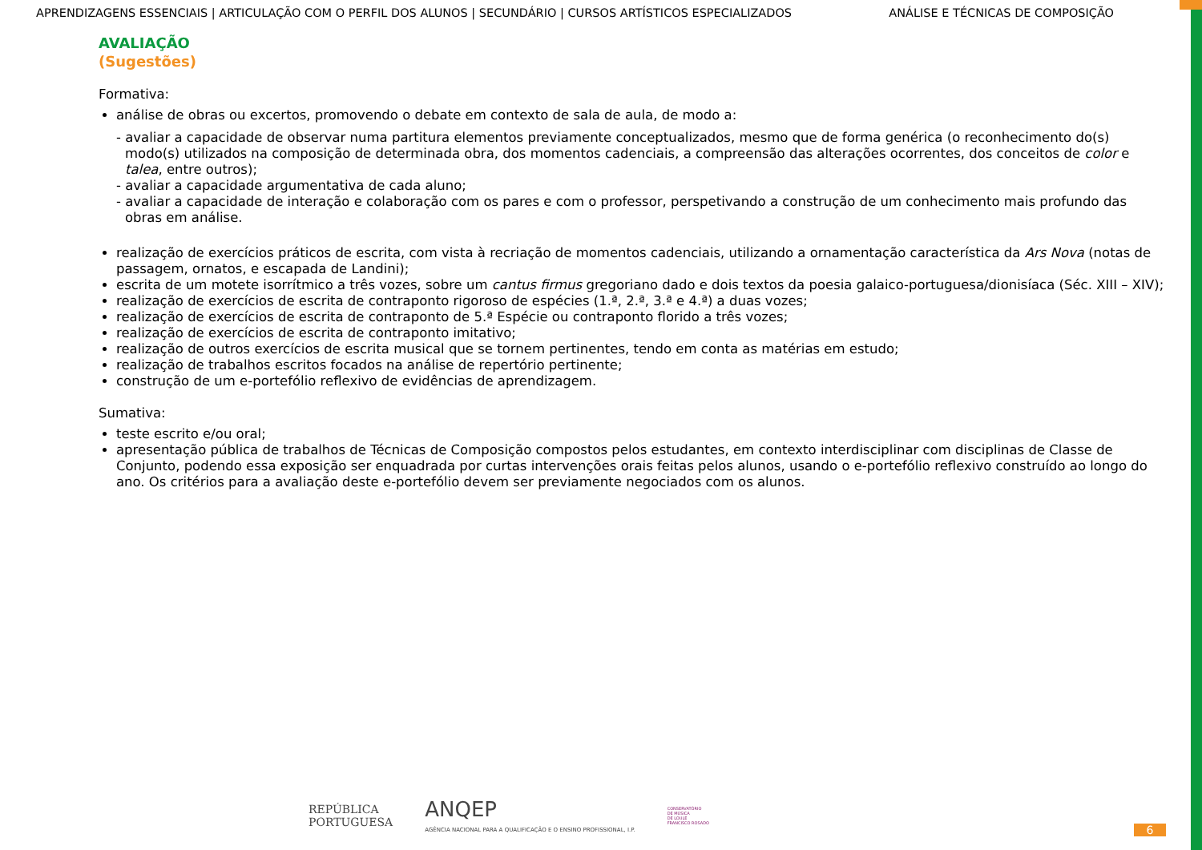APRENDIZAGENS ESSENCIAIS | ARTICULAÇÃO COM O PERFIL DOS ALUNOS | SECUNDÁRIO | CURSOS ARTÍSTICOS ESPECIALIZADOS ANÁLISE E TÉCNICAS DE COMPOSIÇÃO
AVALIAÇÃO
(Sugestões)
Formativa:
análise de obras ou excertos, promovendo o debate em contexto de sala de aula, de modo a:
- avaliar a capacidade de observar numa partitura elementos previamente conceptualizados, mesmo que de forma genérica (o reconhecimento do(s) modo(s) utilizados na composição de determinada obra, dos momentos cadenciais, a compreensão das alterações ocorrentes, dos conceitos de color e talea, entre outros);
- avaliar a capacidade argumentativa de cada aluno;
- avaliar a capacidade de interação e colaboração com os pares e com o professor, perspetivando a construção de um conhecimento mais profundo das obras em análise.
realização de exercícios práticos de escrita, com vista à recriação de momentos cadenciais, utilizando a ornamentação característica da Ars Nova (notas de passagem, ornatos, e escapada de Landini);
escrita de um motete isorrítmico a três vozes, sobre um cantus firmus gregoriano dado e dois textos da poesia galaico-portuguesa/dionisíaca (Séc. XIII – XIV);
realização de exercícios de escrita de contraponto rigoroso de espécies (1.ª, 2.ª, 3.ª e 4.ª) a duas vozes;
realização de exercícios de escrita de contraponto de 5.ª Espécie ou contraponto florido a três vozes;
realização de exercícios de escrita de contraponto imitativo;
realização de outros exercícios de escrita musical que se tornem pertinentes, tendo em conta as matérias em estudo;
realização de trabalhos escritos focados na análise de repertório pertinente;
construção de um e-portefólio reflexivo de evidências de aprendizagem.
Sumativa:
teste escrito e/ou oral;
apresentação pública de trabalhos de Técnicas de Composição compostos pelos estudantes, em contexto interdisciplinar com disciplinas de Classe de Conjunto, podendo essa exposição ser enquadrada por curtas intervenções orais feitas pelos alunos, usando o e-portefólio reflexivo construído ao longo do ano. Os critérios para a avaliação deste e-portefólio devem ser previamente negociados com os alunos.
REPÚBLICA
PORTUGUESA
ANQEP
AGÊNCIA NACIONAL PARA A QUALIFICAÇÃO E O ENSINO PROFISSIONAL, I.P.
CONSERVATÓRIO
DE MÚSICA
DE LOULÉ
FRANCISCO ROSADO
6